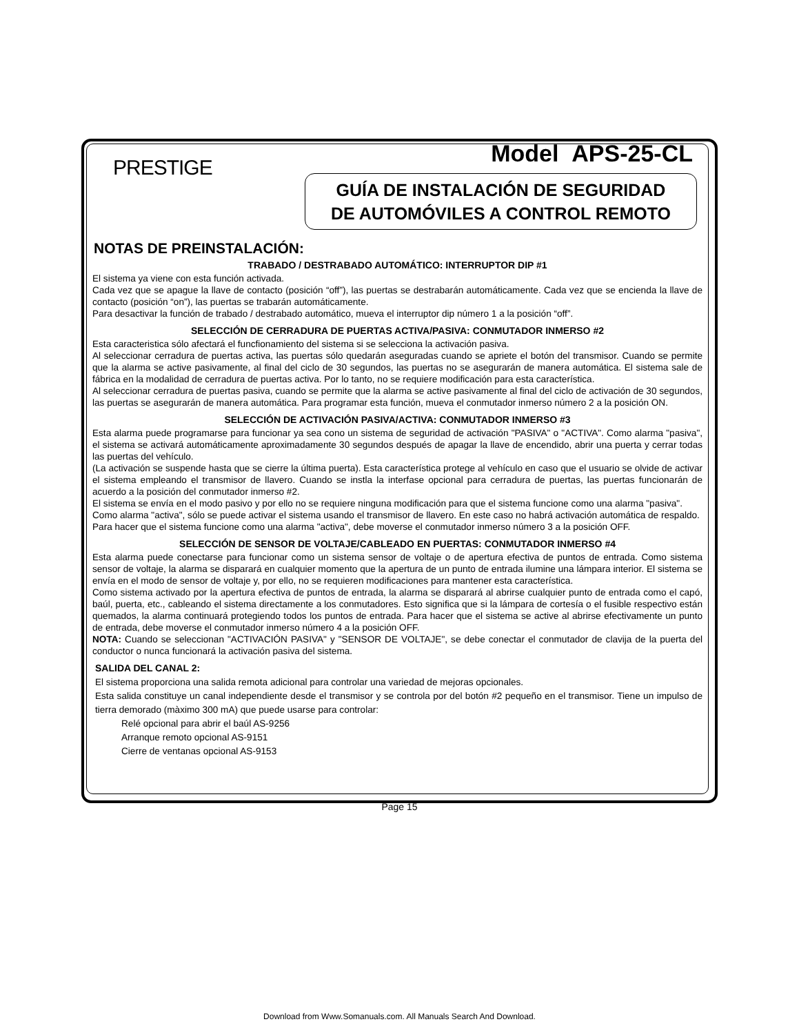PRESTIGE
Model APS-25-CL
GUÍA DE INSTALACIÓN DE SEGURIDAD
DE AUTOMÓVILES A CONTROL REMOTO
NOTAS DE PREINSTALACIÓN:
TRABADO / DESTRABADO AUTOMÁTICO: INTERRUPTOR DIP #1
El sistema ya viene con esta función activada.
Cada vez que se apague la llave de contacto (posición “off”), las puertas se destrabarán automáticamente. Cada vez que se encienda la llave de contacto (posición “on”), las puertas se trabarán automáticamente.
Para desactivar la función de trabado / destrabado automático, mueva el interruptor dip número 1 a la posición “off”.
SELECCIÓN DE CERRADURA DE PUERTAS ACTIVA/PASIVA: CONMUTADOR INMERSO #2
Esta caracteristica sólo afectará el funcfionamiento del sistema si se selecciona la activación pasiva.
Al seleccionar cerradura de puertas activa, las puertas sólo quedarán aseguradas cuando se apriete el botón del transmisor. Cuando se permite que la alarma se active pasivamente, al final del ciclo de 30 segundos, las puertas no se asegurarán de manera automática. El sistema sale de fábrica en la modalidad de cerradura de puertas activa. Por lo tanto, no se requiere modificación para esta característica.
Al seleccionar cerradura de puertas pasiva, cuando se permite que la alarma se active pasivamente al final del ciclo de activación de 30 segundos, las puertas se asegurarán de manera automática. Para programar esta función, mueva el conmutador inmerso número 2 a la posición ON.
SELECCIÓN DE ACTIVACIÓN PASIVA/ACTIVA: CONMUTADOR INMERSO #3
Esta alarma puede programarse para funcionar ya sea cono un sistema de seguridad de activación "PASIVA" o "ACTIVA". Como alarma "pasiva", el sistema se activará automáticamente aproximadamente 30 segundos después de apagar la llave de encendido, abrir una puerta y cerrar todas las puertas del vehículo.
(La activación se suspende hasta que se cierre la última puerta). Esta característica protege al vehículo en caso que el usuario se olvide de activar el sistema empleando el transmisor de llavero. Cuando se instla la interfase opcional para cerradura de puertas, las puertas funcionarán de acuerdo a la posición del conmutador inmerso #2.
El sistema se envía en el modo pasivo y por ello no se requiere ninguna modificación para que el sistema funcione como una alarma "pasiva".
Como alarma "activa", sólo se puede activar el sistema usando el transmisor de llavero. En este caso no habrá activación automática de respaldo.
Para hacer que el sistema funcione como una alarma "activa", debe moverse el conmutador inmerso número 3 a la posición OFF.
SELECCIÓN DE SENSOR DE VOLTAJE/CABLEADO EN PUERTAS: CONMUTADOR INMERSO #4
Esta alarma puede conectarse para funcionar como un sistema sensor de voltaje o de apertura efectiva de puntos de entrada. Como sistema sensor de voltaje, la alarma se disparará en cualquier momento que la apertura de un punto de entrada ilumine una lámpara interior. El sistema se envía en el modo de sensor de voltaje y, por ello, no se requieren modificaciones para mantener esta característica.
Como sistema activado por la apertura efectiva de puntos de entrada, la alarma se disparará al abrirse cualquier punto de entrada como el capó, baúl, puerta, etc., cableando el sistema directamente a los conmutadores. Esto significa que si la lámpara de cortesía o el fusible respectivo están quemados, la alarma continuará protegiendo todos los puntos de entrada. Para hacer que el sistema se active al abrirse efectivamente un punto de entrada, debe moverse el conmutador inmerso número 4 a la posición OFF.
NOTA: Cuando se seleccionan "ACTIVACIÓN PASIVA" y "SENSOR DE VOLTAJE", se debe conectar el conmutador de clavija de la puerta del conductor o nunca funcionará la activación pasiva del sistema.
SALIDA DEL CANAL 2:
El sistema proporciona una salida remota adicional para controlar una variedad de mejoras opcionales.
Esta salida constituye un canal independiente desde el transmisor y se controla por del botón #2 pequeño en el transmisor. Tiene un impulso de tierra demorado (màximo 300 mA) que puede usarse para controlar:
Relé opcional para abrir el baúl AS-9256
Arranque remoto opcional AS-9151
Cierre de ventanas opcional AS-9153
Page 15
Download from Www.Somanuals.com. All Manuals Search And Download.